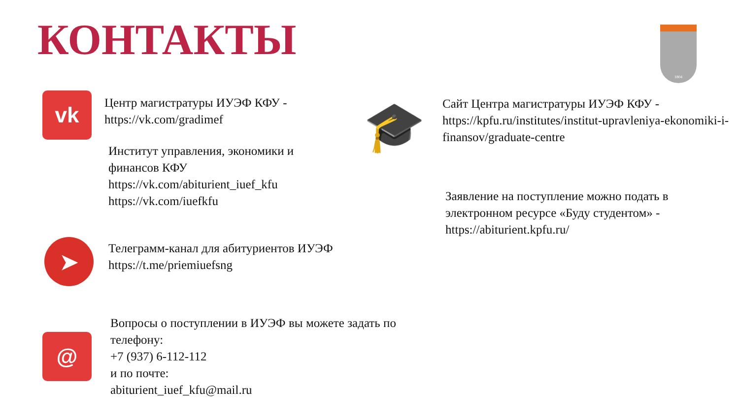КОНТАКТЫ 1804
vk
Центр магистратуры ИУЭФ КФУ -
https://vk.com/gradimef
Институт управления, экономики и
финансов КФУ
https://vk.com/abiturient_iuef_kfu
https://vk.com/iuefkfu
➤
Телеграмм-канал для абитуриентов ИУЭФ
https://t.me/priemiuefsng
@
Вопросы о поступлении в ИУЭФ вы можете задать по телефону:
+7 (937) 6-112-112
и по почте:
abiturient_iuef_kfu@mail.ru
🎓
Сайт Центра магистратуры ИУЭФ КФУ -
https://kpfu.ru/institutes/institut-upravleniya-ekonomiki-i-finansov/graduate-centre
Заявление на поступление можно подать в электронном ресурсе «Буду студентом» - https://abiturient.kpfu.ru/